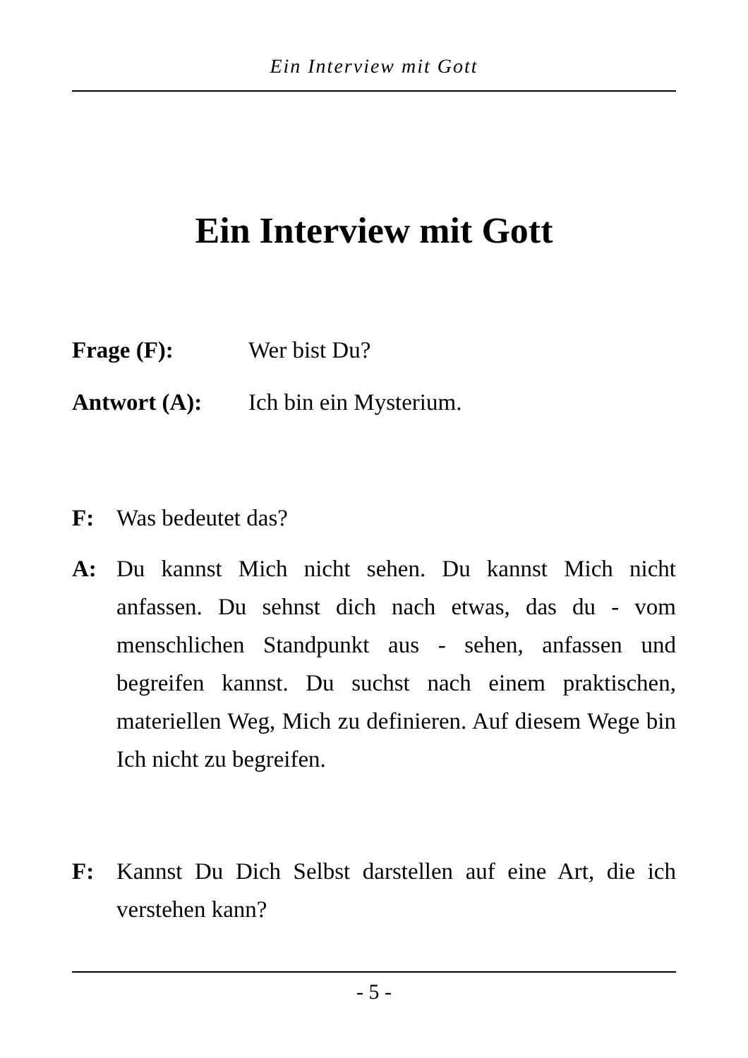Ein Interview mit Gott
Ein Interview mit Gott
Frage (F): Wer bist Du?
Antwort (A): Ich bin ein Mysterium.
F: Was bedeutet das?
A: Du kannst Mich nicht sehen. Du kannst Mich nicht anfassen. Du sehnst dich nach etwas, das du - vom menschlichen Standpunkt aus - sehen, anfassen und begreifen kannst. Du suchst nach einem praktischen, materiellen Weg, Mich zu definieren. Auf diesem Wege bin Ich nicht zu begreifen.
F: Kannst Du Dich Selbst darstellen auf eine Art, die ich verstehen kann?
- 5 -